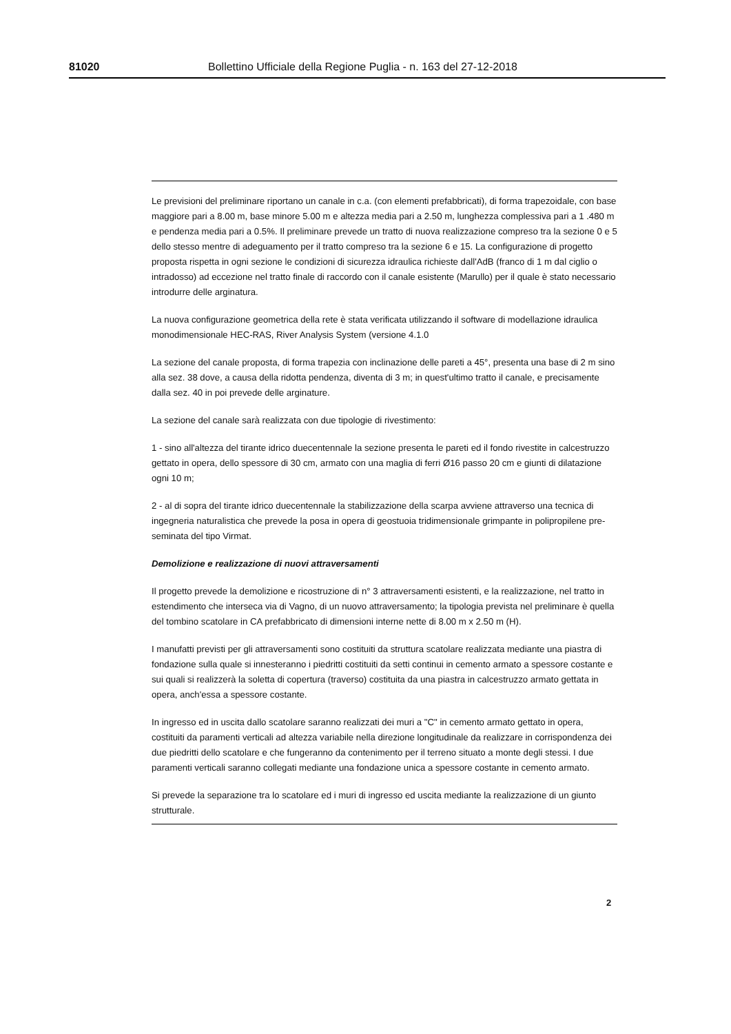81020 Bollettino Ufficiale della Regione Puglia - n. 163 del 27-12-2018
Le previsioni del preliminare riportano un canale in c.a. (con elementi prefabbricati), di forma trapezoidale, con base maggiore pari a 8.00 m, base minore 5.00 m e altezza media pari a 2.50 m, lunghezza complessiva pari a 1 .480 m e pendenza media pari a 0.5%. Il preliminare prevede un tratto di nuova realizzazione compreso tra la sezione 0 e 5 dello stesso mentre di adeguamento per il tratto compreso tra la sezione 6 e 15. La configurazione di progetto proposta rispetta in ogni sezione le condizioni di sicurezza idraulica richieste dall'AdB (franco di 1 m dal ciglio o intradosso) ad eccezione nel tratto finale di raccordo con il canale esistente (Marullo) per il quale è stato necessario introdurre delle arginatura.
La nuova configurazione geometrica della rete è stata verificata utilizzando il software di modellazione idraulica monodimensionale HEC-RAS, River Analysis System (versione 4.1.0
La sezione del canale proposta, di forma trapezia con inclinazione delle pareti a 45°, presenta una base di 2 m sino alla sez. 38 dove, a causa della ridotta pendenza, diventa di 3 m; in quest'ultimo tratto il canale, e precisamente dalla sez. 40 in poi prevede delle arginature.
La sezione del canale sarà realizzata con due tipologie di rivestimento:
1 - sino all'altezza del tirante idrico duecentennale la sezione presenta le pareti ed il fondo rivestite in calcestruzzo gettato in opera, dello spessore di 30 cm, armato con una maglia di ferri Ø16 passo 20 cm e giunti di dilatazione ogni 10 m;
2 - al di sopra del tirante idrico duecentennale la stabilizzazione della scarpa avviene attraverso una tecnica di ingegneria naturalistica che prevede la posa in opera di geostuoia tridimensionale grimpante in polipropilene pre-seminata del tipo Virmat.
Demolizione e realizzazione di nuovi attraversamenti
Il progetto prevede la demolizione e ricostruzione di n° 3 attraversamenti esistenti, e la realizzazione, nel tratto in estendimento che interseca via di Vagno, di un nuovo attraversamento; la tipologia prevista nel preliminare è quella del tombino scatolare in CA prefabbricato di dimensioni interne nette di 8.00 m x 2.50 m (H).
I manufatti previsti per gli attraversamenti sono costituiti da struttura scatolare realizzata mediante una piastra di fondazione sulla quale si innesteranno i piedritti costituiti da setti continui in cemento armato a spessore costante e sui quali si realizzerà la soletta di copertura (traverso) costituita da una piastra in calcestruzzo armato gettata in opera, anch'essa a spessore costante.
In ingresso ed in uscita dallo scatolare saranno realizzati dei muri a "C" in cemento armato gettato in opera, costituiti da paramenti verticali ad altezza variabile nella direzione longitudinale da realizzare in corrispondenza dei due piedritti dello scatolare e che fungeranno da contenimento per il terreno situato a monte degli stessi. I due paramenti verticali saranno collegati mediante una fondazione unica a spessore costante in cemento armato.
Si prevede la separazione tra lo scatolare ed i muri di ingresso ed uscita mediante la realizzazione di un giunto strutturale.
2